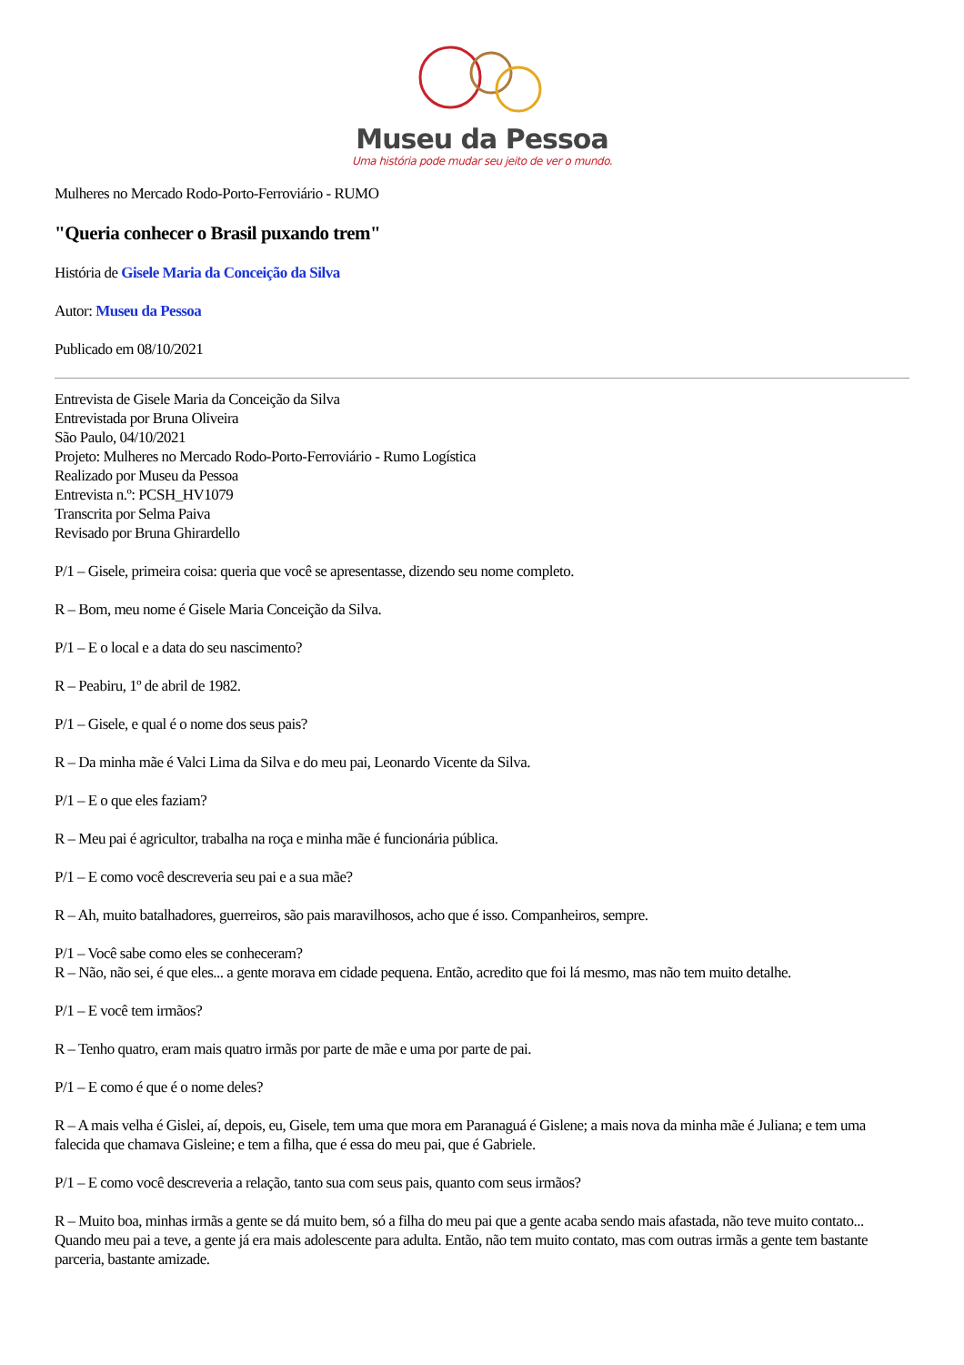Museu da Pessoa
Uma história pode mudar seu jeito de ver o mundo.
Mulheres no Mercado Rodo-Porto-Ferroviário - RUMO
"Queria conhecer o Brasil puxando trem"
História de Gisele Maria da Conceição da Silva
Autor: Museu da Pessoa
Publicado em 08/10/2021
Entrevista de Gisele Maria da Conceição da Silva
Entrevistada por Bruna Oliveira
São Paulo, 04/10/2021
Projeto: Mulheres no Mercado Rodo-Porto-Ferroviário - Rumo Logística
Realizado por Museu da Pessoa
Entrevista n.º: PCSH_HV1079
Transcrita por Selma Paiva
Revisado por Bruna Ghirardello
P/1 – Gisele, primeira coisa: queria que você se apresentasse, dizendo seu nome completo.
R – Bom, meu nome é Gisele Maria Conceição da Silva.
P/1 – E o local e a data do seu nascimento?
R – Peabiru, 1º de abril de 1982.
P/1 – Gisele, e qual é o nome dos seus pais?
R – Da minha mãe é Valci Lima da Silva e do meu pai, Leonardo Vicente da Silva.
P/1 – E o que eles faziam?
R – Meu pai é agricultor, trabalha na roça e minha mãe é funcionária pública.
P/1 – E como você descreveria seu pai e a sua mãe?
R – Ah, muito batalhadores, guerreiros, são pais maravilhosos, acho que é isso. Companheiros, sempre.
P/1 – Você sabe como eles se conheceram?
R – Não, não sei, é que eles... a gente morava em cidade pequena. Então, acredito que foi lá mesmo, mas não tem muito detalhe.
P/1 – E você tem irmãos?
R – Tenho quatro, eram mais quatro irmãs por parte de mãe e uma por parte de pai.
P/1 – E como é que é o nome deles?
R – A mais velha é Gislei, aí, depois, eu, Gisele, tem uma que mora em Paranaguá é Gislene; a mais nova da minha mãe é Juliana; e tem uma falecida que chamava Gisleine; e tem a filha, que é essa do meu pai, que é Gabriele.
P/1 – E como você descreveria a relação, tanto sua com seus pais, quanto com seus irmãos?
R – Muito boa, minhas irmãs a gente se dá muito bem, só a filha do meu pai que a gente acaba sendo mais afastada, não teve muito contato... Quando meu pai a teve, a gente já era mais adolescente para adulta. Então, não tem muito contato, mas com outras irmãs a gente tem bastante parceria, bastante amizade.